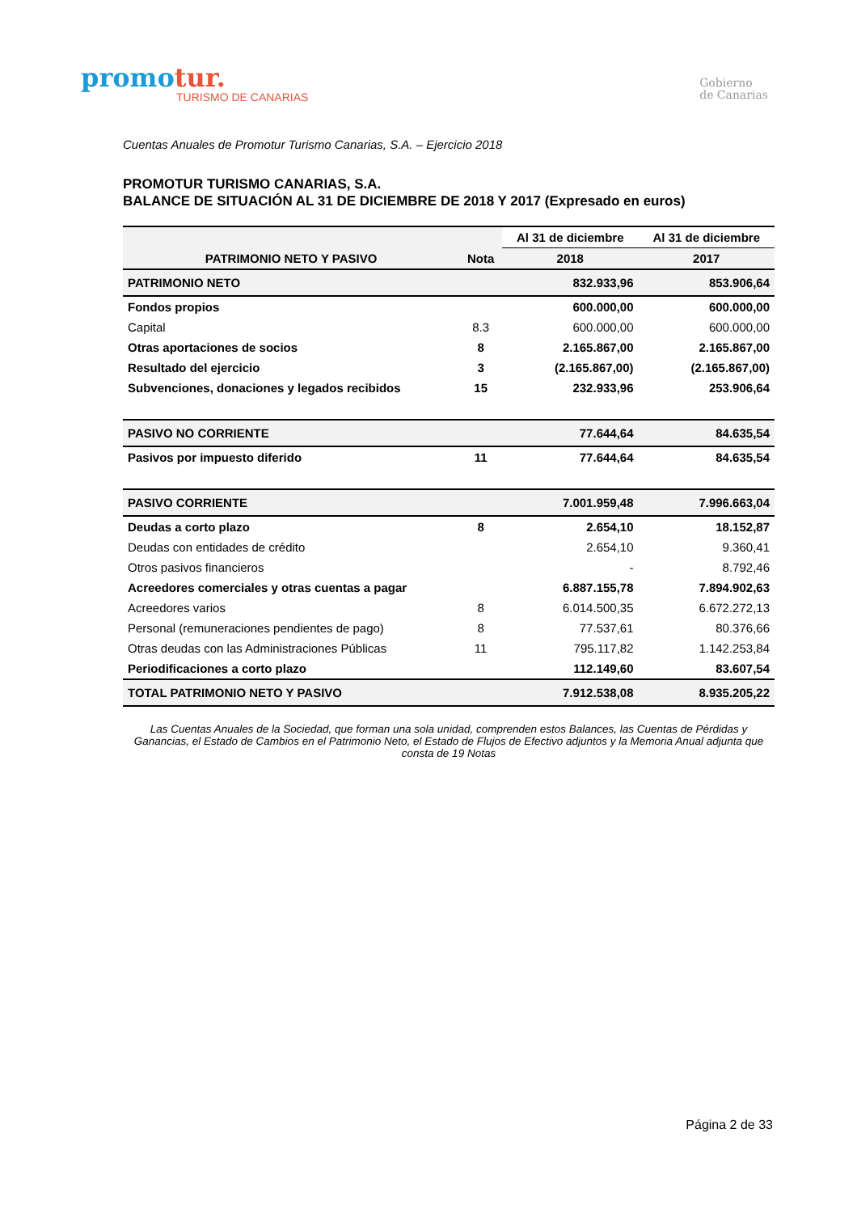promotur.
TURISMO DE CANARIAS
Gobierno
de Canarias
Cuentas Anuales de Promotur Turismo Canarias, S.A. – Ejercicio 2018
PROMOTUR TURISMO CANARIAS, S.A.
BALANCE DE SITUACIÓN AL 31 DE DICIEMBRE DE 2018 Y 2017 (Expresado en euros)
| PATRIMONIO NETO Y PASIVO | Nota | Al 31 de diciembre | Al 31 de diciembre |
| --- | --- | --- | --- |
| | | 2018 | 2017 |
| PATRIMONIO NETO | | 832.933,96 | 853.906,64 |
| Fondos propios | | 600.000,00 | 600.000,00 |
| Capital | 8.3 | 600.000,00 | 600.000,00 |
| Otras aportaciones de socios | 8 | 2.165.867,00 | 2.165.867,00 |
| Resultado del ejercicio | 3 | (2.165.867,00) | (2.165.867,00) |
| Subvenciones, donaciones y legados recibidos | 15 | 232.933,96 | 253.906,64 |
| PASIVO NO CORRIENTE | | 77.644,64 | 84.635,54 |
| Pasivos por impuesto diferido | 11 | 77.644,64 | 84.635,54 |
| PASIVO CORRIENTE | | 7.001.959,48 | 7.996.663,04 |
| Deudas a corto plazo | 8 | 2.654,10 | 18.152,87 |
| Deudas con entidades de crédito | | 2.654,10 | 9.360,41 |
| Otros pasivos financieros | | - | 8.792,46 |
| Acreedores comerciales y otras cuentas a pagar | | 6.887.155,78 | 7.894.902,63 |
| Acreedores varios | 8 | 6.014.500,35 | 6.672.272,13 |
| Personal (remuneraciones pendientes de pago) | 8 | 77.537,61 | 80.376,66 |
| Otras deudas con las Administraciones Públicas | 11 | 795.117,82 | 1.142.253,84 |
| Periodificaciones a corto plazo | | 112.149,60 | 83.607,54 |
| TOTAL PATRIMONIO NETO Y PASIVO | | 7.912.538,08 | 8.935.205,22 |
Las Cuentas Anuales de la Sociedad, que forman una sola unidad, comprenden estos Balances, las Cuentas de Pérdidas y Ganancias, el Estado de Cambios en el Patrimonio Neto, el Estado de Flujos de Efectivo adjuntos y la Memoria Anual adjunta que consta de 19 Notas
Página 2 de 33